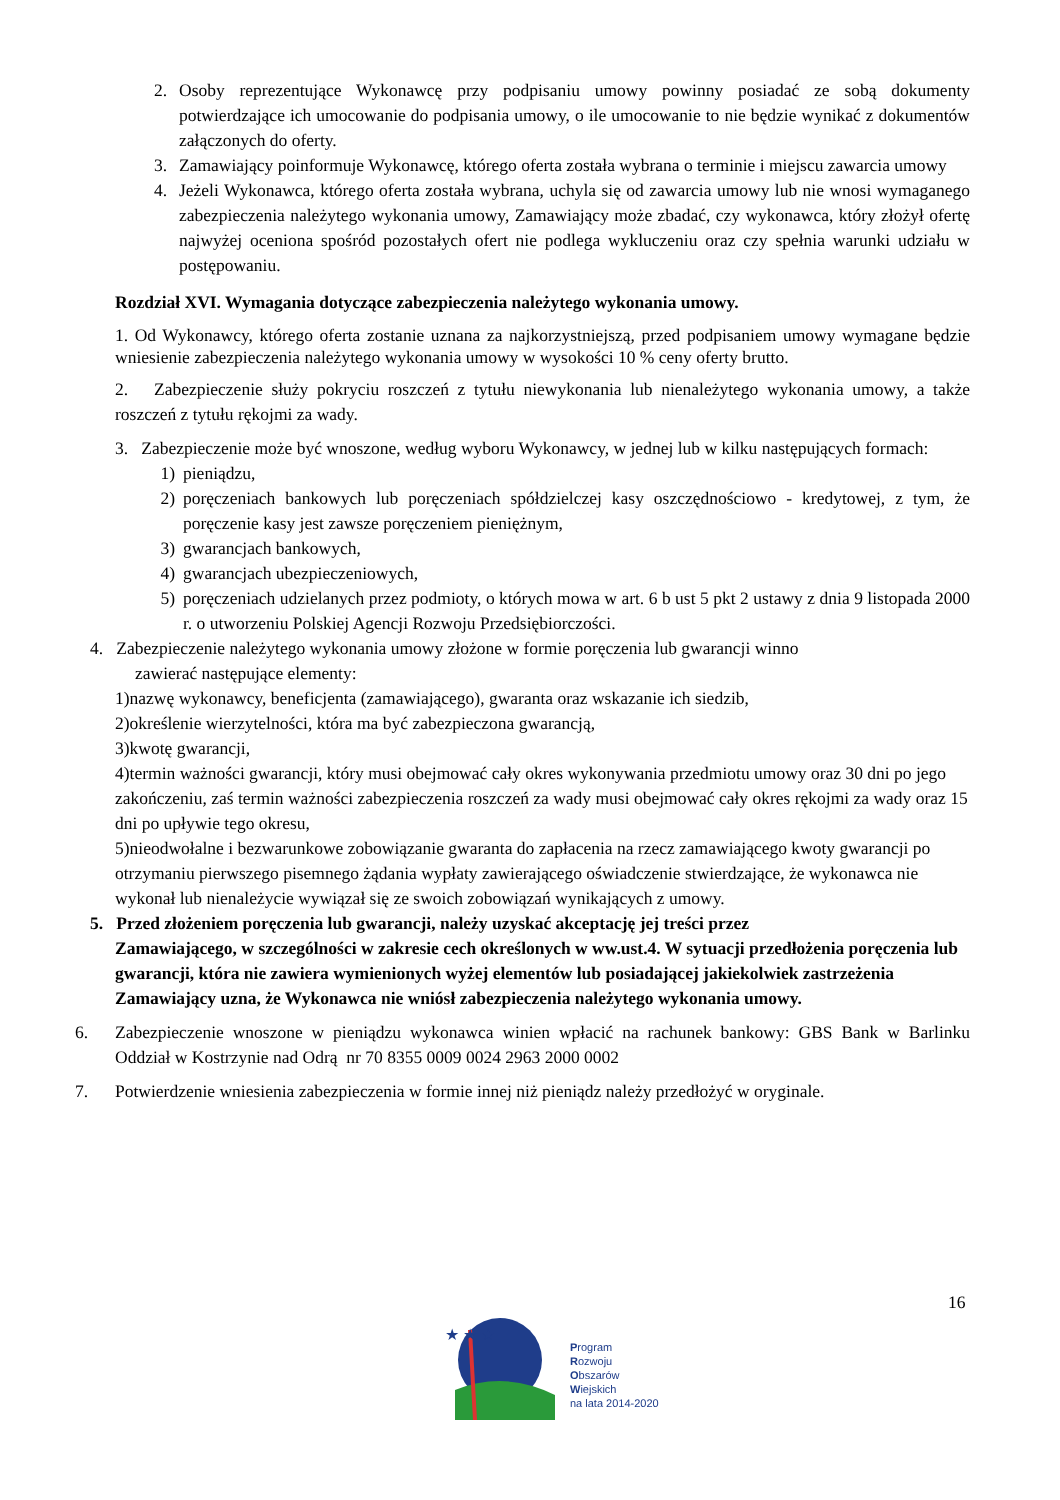2. Osoby reprezentujące Wykonawcę przy podpisaniu umowy powinny posiadać ze sobą dokumenty potwierdzające ich umocowanie do podpisania umowy, o ile umocowanie to nie będzie wynikać z dokumentów załączonych do oferty.
3. Zamawiający poinformuje Wykonawcę, którego oferta została wybrana o terminie i miejscu zawarcia umowy
4. Jeżeli Wykonawca, którego oferta została wybrana, uchyla się od zawarcia umowy lub nie wnosi wymaganego zabezpieczenia należytego wykonania umowy, Zamawiający może zbadać, czy wykonawca, który złożył ofertę najwyżej oceniona spośród pozostałych ofert nie podlega wykluczeniu oraz czy spełnia warunki udziału w postępowaniu.
Rozdział XVI. Wymagania dotyczące zabezpieczenia należytego wykonania umowy.
1. Od Wykonawcy, którego oferta zostanie uznana za najkorzystniejszą, przed podpisaniem umowy wymagane będzie wniesienie zabezpieczenia należytego wykonania umowy w wysokości 10 % ceny oferty brutto.
2. Zabezpieczenie służy pokryciu roszczeń z tytułu niewykonania lub nienależytego wykonania umowy, a także roszczeń z tytułu rękojmi za wady.
3. Zabezpieczenie może być wnoszone, według wyboru Wykonawcy, w jednej lub w kilku następujących formach:
1) pieniądzu,
2) poręczeniach bankowych lub poręczeniach spółdzielczej kasy oszczędnościowo - kredytowej, z tym, że poręczenie kasy jest zawsze poręczeniem pieniężnym,
3) gwarancjach bankowych,
4) gwarancjach ubezpieczeniowych,
5) poręczeniach udzielanych przez podmioty, o których mowa w art. 6 b ust 5 pkt 2 ustawy z dnia 9 listopada 2000 r. o utworzeniu Polskiej Agencji Rozwoju Przedsiębiorczości.
4. Zabezpieczenie należytego wykonania umowy złożone w formie poręczenia lub gwarancji winno
zawierać następujące elementy:
1)nazwę wykonawcy, beneficjenta (zamawiającego), gwaranta oraz wskazanie ich siedzib,
2)określenie wierzytelności, która ma być zabezpieczona gwarancją,
3)kwotę gwarancji,
4)termin ważności gwarancji, który musi obejmować cały okres wykonywania przedmiotu umowy oraz 30 dni po jego zakończeniu, zaś termin ważności zabezpieczenia roszczeń za wady musi obejmować cały okres rękojmi za wady oraz 15 dni po upływie tego okresu,
5)nieodwołalne i bezwarunkowe zobowiązanie gwaranta do zapłacenia na rzecz zamawiającego kwoty gwarancji po otrzymaniu pierwszego pisemnego żądania wypłaty zawierającego oświadczenie stwierdzające, że wykonawca nie wykonał lub nienależycie wywiązał się ze swoich zobowiązań wynikających z umowy.
5. Przed złożeniem poręczenia lub gwarancji, należy uzyskać akceptację jej treści przez
Zamawiającego, w szczególności w zakresie cech określonych w ww.ust.4. W sytuacji przedłożenia poręczenia lub gwarancji, która nie zawiera wymienionych wyżej elementów lub posiadającej jakiekolwiek zastrzeżenia Zamawiający uzna, że Wykonawca nie wniósł zabezpieczenia należytego wykonania umowy.
6. Zabezpieczenie wnoszone w pieniądzu wykonawca winien wpłacić na rachunek bankowy: GBS Bank w Barlinku Oddział w Kostrzynie nad Odrą nr 70 8355 0009 0024 2963 2000 0002
7. Potwierdzenie wniesienia zabezpieczenia w formie innej niż pieniądz należy przedłożyć w oryginale.
16
★ ★ ★
Program
Rozwoju
Obszarów
Wiejskich
na lata 2014-2020